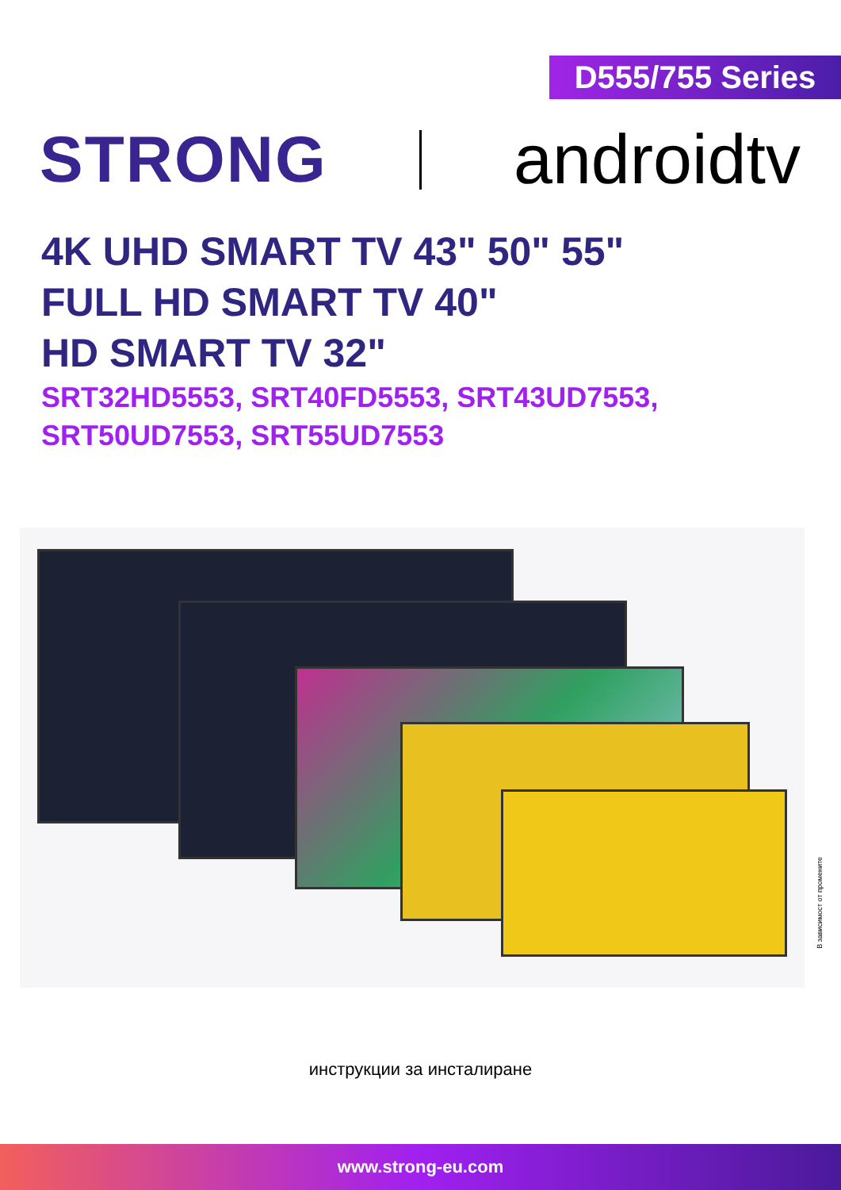D555/755 Series
STRONG androidtv
4K UHD SMART TV 43" 50" 55"
FULL HD SMART TV 40"
HD SMART TV 32"
SRT32HD5553, SRT40FD5553, SRT43UD7553,
SRT50UD7553, SRT55UD7553
В зависимост от промените
инструкции за инсталиране
www.strong-eu.com